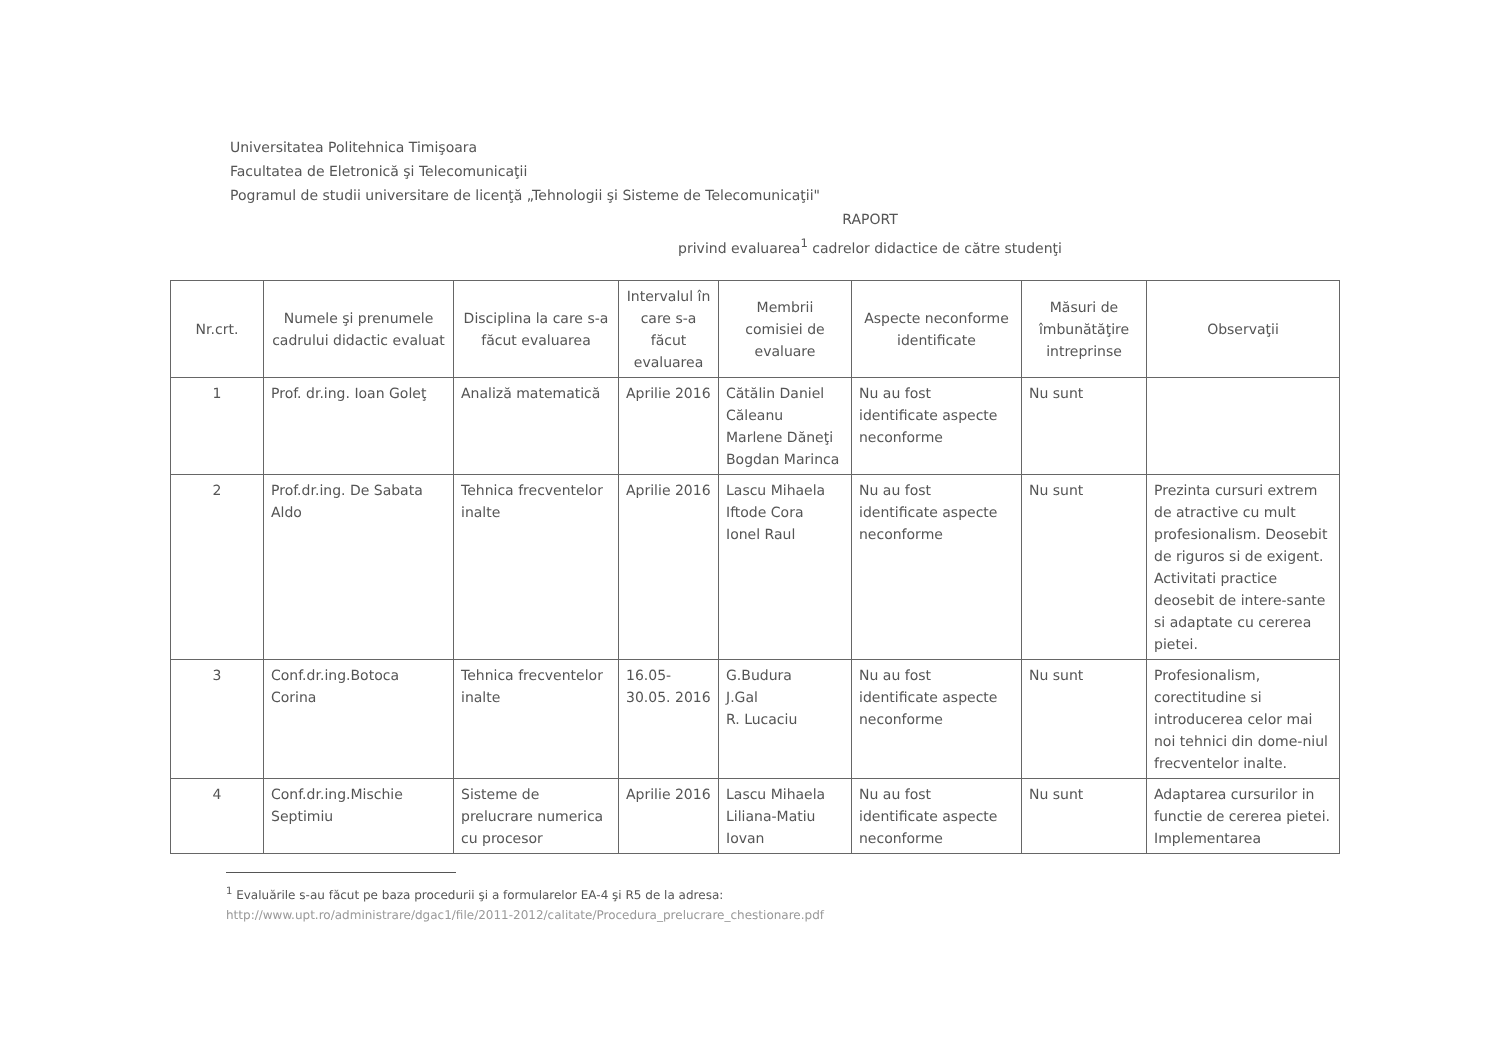Universitatea Politehnica Timişoara
Facultatea de Eletronică şi Telecomunicaţii
Pogramul de studii universitare de licenţă „Tehnologii şi Sisteme de Telecomunicaţii"
RAPORT
privind evaluarea<sup>1</sup> cadrelor didactice de către studenţi
| Nr.crt. | Numele şi prenumele cadrului didactic evaluat | Disciplina la care s-a făcut evaluarea | Intervalul în care s-a făcut evaluarea | Membrii comisiei de evaluare | Aspecte neconforme identificate | Măsuri de îmbunătăţire intreprinse | Observaţii |
| --- | --- | --- | --- | --- | --- | --- | --- |
| 1 | Prof. dr.ing. Ioan Goleţ | Analiză matematică | Aprilie 2016 | Cătălin Daniel Căleanu Marlene Dăneţi Bogdan Marinca | Nu au fost identificate aspecte neconforme | Nu sunt | |
| 2 | Prof.dr.ing. De Sabata Aldo | Tehnica frecventelor inalte | Aprilie 2016 | Lascu Mihaela Iftode Cora Ionel Raul | Nu au fost identificate aspecte neconforme | Nu sunt | Prezinta cursuri extrem de atractive cu mult profesionalism. Deosebit de riguros si de exigent. Activitati practice deosebit de intere-sante si adaptate cu cererea pietei. |
| 3 | Conf.dr.ing.Botoca Corina | Tehnica frecventelor inalte | 16.05-30.05. 2016 | G.Budura J.Gal R. Lucaciu | Nu au fost identificate aspecte neconforme | Nu sunt | Profesionalism, corectitudine si introducerea celor mai noi tehnici din dome-niul frecventelor inalte. |
| 4 | Conf.dr.ing.Mischie Septimiu | Sisteme de prelucrare numerica cu procesor | Aprilie 2016 | Lascu Mihaela Liliana-Matiu Iovan | Nu au fost identificate aspecte neconforme | Nu sunt | Adaptarea cursurilor in functie de cererea pietei. Implementarea |
<sup>1</sup> Evaluările s-au făcut pe baza procedurii şi a formularelor EA-4 şi R5 de la adresa:
http://www.upt.ro/administrare/dgac1/file/2011-2012/calitate/Procedura_prelucrare_chestionare.pdf